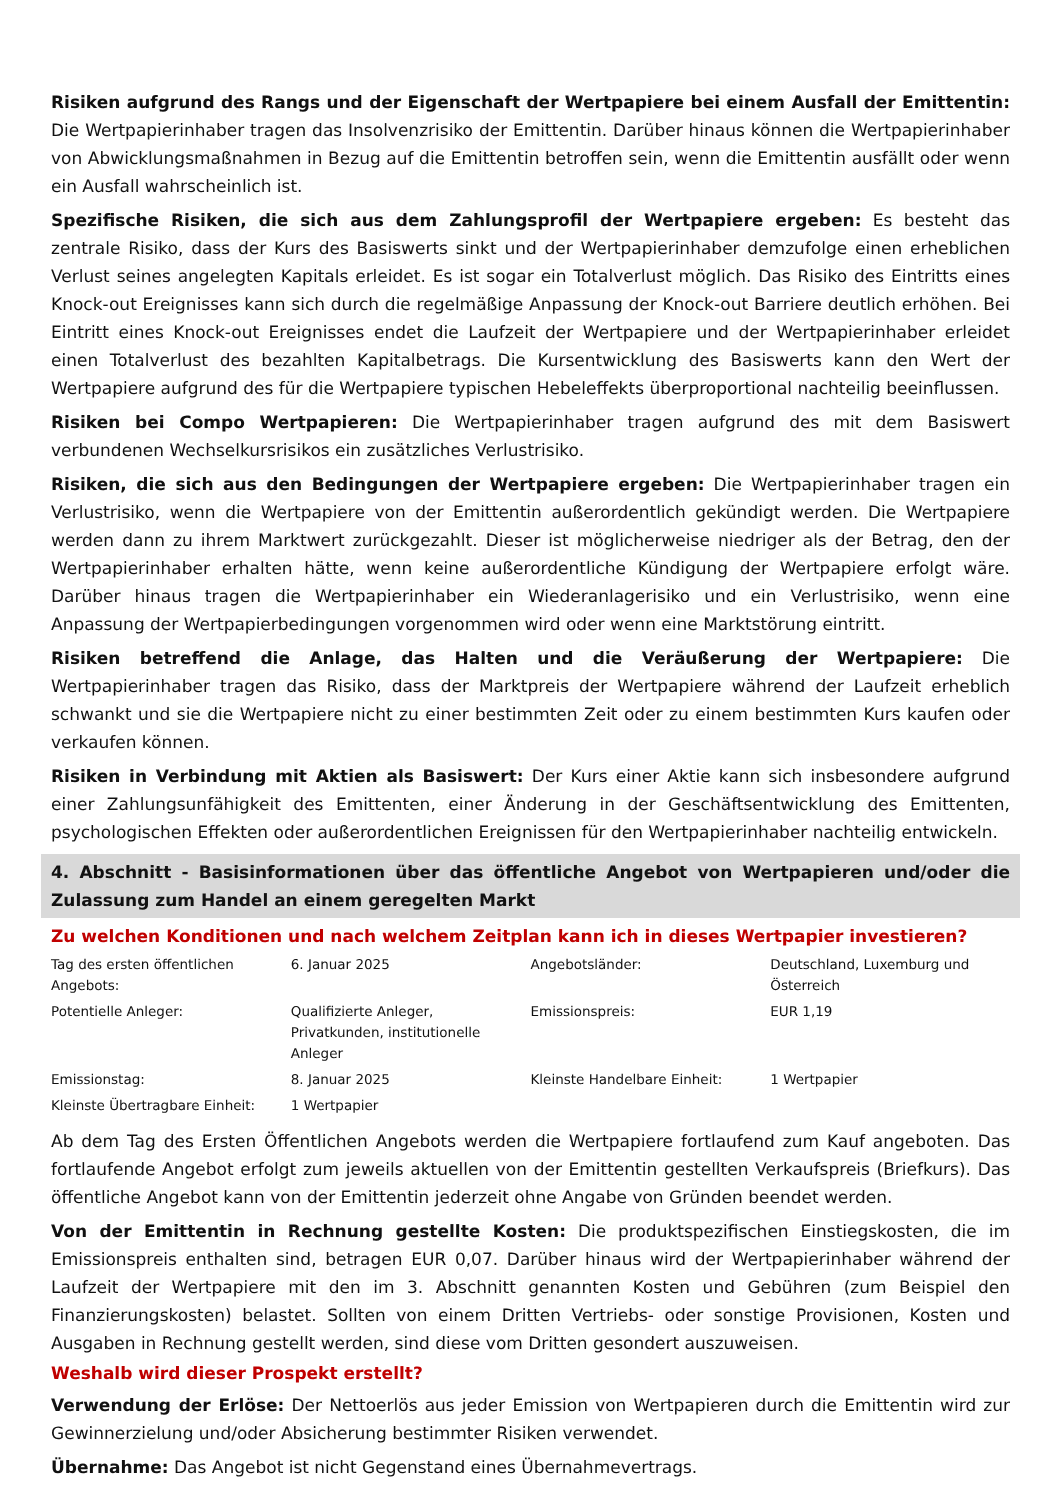Risiken aufgrund des Rangs und der Eigenschaft der Wertpapiere bei einem Ausfall der Emittentin: Die Wertpapierinhaber tragen das Insolvenzrisiko der Emittentin. Darüber hinaus können die Wertpapierinhaber von Abwicklungsmaßnahmen in Bezug auf die Emittentin betroffen sein, wenn die Emittentin ausfällt oder wenn ein Ausfall wahrscheinlich ist.
Spezifische Risiken, die sich aus dem Zahlungsprofil der Wertpapiere ergeben: Es besteht das zentrale Risiko, dass der Kurs des Basiswerts sinkt und der Wertpapierinhaber demzufolge einen erheblichen Verlust seines angelegten Kapitals erleidet. Es ist sogar ein Totalverlust möglich. Das Risiko des Eintritts eines Knock-out Ereignisses kann sich durch die regelmäßige Anpassung der Knock-out Barriere deutlich erhöhen. Bei Eintritt eines Knock-out Ereignisses endet die Laufzeit der Wertpapiere und der Wertpapierinhaber erleidet einen Totalverlust des bezahlten Kapitalbetrags. Die Kursentwicklung des Basiswerts kann den Wert der Wertpapiere aufgrund des für die Wertpapiere typischen Hebeleffekts überproportional nachteilig beeinflussen.
Risiken bei Compo Wertpapieren: Die Wertpapierinhaber tragen aufgrund des mit dem Basiswert verbundenen Wechselkursrisikos ein zusätzliches Verlustrisiko.
Risiken, die sich aus den Bedingungen der Wertpapiere ergeben: Die Wertpapierinhaber tragen ein Verlustrisiko, wenn die Wertpapiere von der Emittentin außerordentlich gekündigt werden. Die Wertpapiere werden dann zu ihrem Marktwert zurückgezahlt. Dieser ist möglicherweise niedriger als der Betrag, den der Wertpapierinhaber erhalten hätte, wenn keine außerordentliche Kündigung der Wertpapiere erfolgt wäre. Darüber hinaus tragen die Wertpapierinhaber ein Wiederanlagerisiko und ein Verlustrisiko, wenn eine Anpassung der Wertpapierbedingungen vorgenommen wird oder wenn eine Marktstörung eintritt.
Risiken betreffend die Anlage, das Halten und die Veräußerung der Wertpapiere: Die Wertpapierinhaber tragen das Risiko, dass der Marktpreis der Wertpapiere während der Laufzeit erheblich schwankt und sie die Wertpapiere nicht zu einer bestimmten Zeit oder zu einem bestimmten Kurs kaufen oder verkaufen können.
Risiken in Verbindung mit Aktien als Basiswert: Der Kurs einer Aktie kann sich insbesondere aufgrund einer Zahlungsunfähigkeit des Emittenten, einer Änderung in der Geschäftsentwicklung des Emittenten, psychologischen Effekten oder außerordentlichen Ereignissen für den Wertpapierinhaber nachteilig entwickeln.
4. Abschnitt - Basisinformationen über das öffentliche Angebot von Wertpapieren und/oder die Zulassung zum Handel an einem geregelten Markt
Zu welchen Konditionen und nach welchem Zeitplan kann ich in dieses Wertpapier investieren?
| Tag des ersten öffentlichen Angebots: | 6. Januar 2025 | Angebotsländer: | Deutschland, Luxemburg und Österreich |
| Potentielle Anleger: | Qualifizierte Anleger, Privatkunden, institutionelle Anleger | Emissionspreis: | EUR 1,19 |
| Emissionstag: | 8. Januar 2025 | Kleinste Handelbare Einheit: | 1 Wertpapier |
| Kleinste Übertragbare Einheit: | 1 Wertpapier | | |
Ab dem Tag des Ersten Öffentlichen Angebots werden die Wertpapiere fortlaufend zum Kauf angeboten. Das fortlaufende Angebot erfolgt zum jeweils aktuellen von der Emittentin gestellten Verkaufspreis (Briefkurs). Das öffentliche Angebot kann von der Emittentin jederzeit ohne Angabe von Gründen beendet werden.
Von der Emittentin in Rechnung gestellte Kosten: Die produktspezifischen Einstiegskosten, die im Emissionspreis enthalten sind, betragen EUR 0,07. Darüber hinaus wird der Wertpapierinhaber während der Laufzeit der Wertpapiere mit den im 3. Abschnitt genannten Kosten und Gebühren (zum Beispiel den Finanzierungskosten) belastet. Sollten von einem Dritten Vertriebs- oder sonstige Provisionen, Kosten und Ausgaben in Rechnung gestellt werden, sind diese vom Dritten gesondert auszuweisen.
Weshalb wird dieser Prospekt erstellt?
Verwendung der Erlöse: Der Nettoerlös aus jeder Emission von Wertpapieren durch die Emittentin wird zur Gewinnerzielung und/oder Absicherung bestimmter Risiken verwendet.
Übernahme: Das Angebot ist nicht Gegenstand eines Übernahmevertrags.